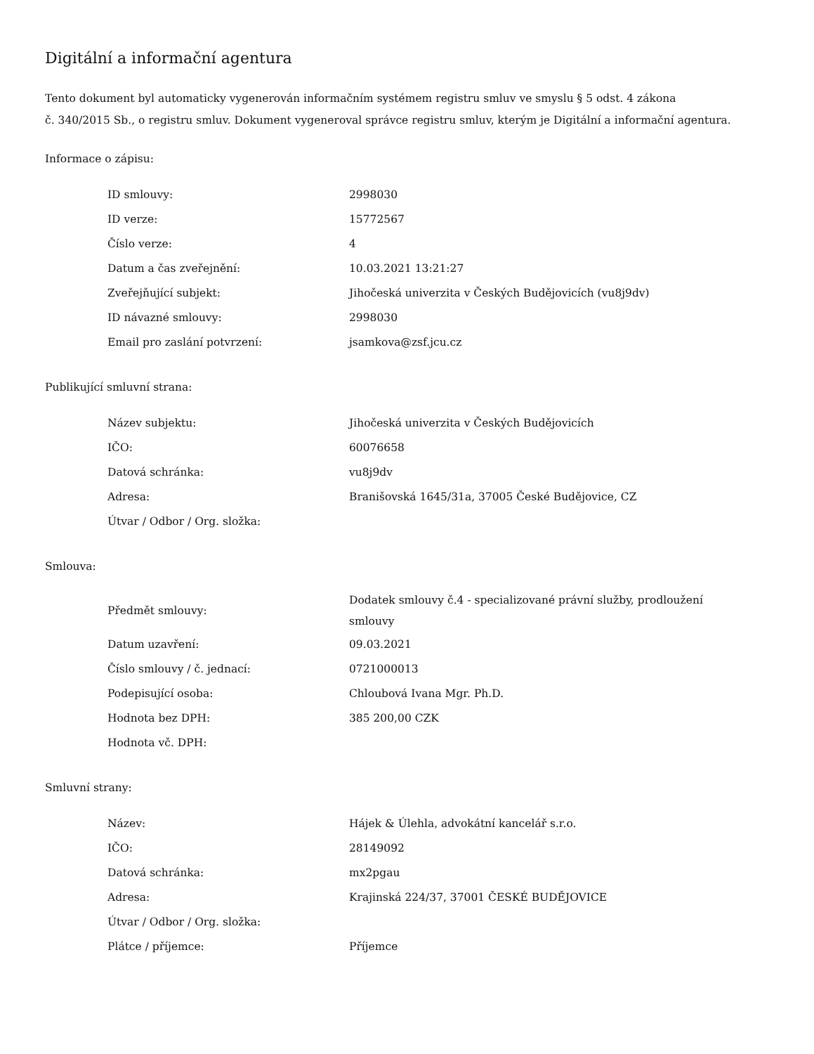Digitální a informační agentura
Tento dokument byl automaticky vygenerován informačním systémem registru smluv ve smyslu § 5 odst. 4 zákona
č. 340/2015 Sb., o registru smluv. Dokument vygeneroval správce registru smluv, kterým je Digitální a informační agentura.
Informace o zápisu:
| ID smlouvy: | 2998030 |
| ID verze: | 15772567 |
| Číslo verze: | 4 |
| Datum a čas zveřejnění: | 10.03.2021 13:21:27 |
| Zveřejňující subjekt: | Jihočeská univerzita v Českých Budějovicích (vu8j9dv) |
| ID návazné smlouvy: | 2998030 |
| Email pro zaslání potvrzení: | jsamkova@zsf.jcu.cz |
Publikující smluvní strana:
| Název subjektu: | Jihočeská univerzita v Českých Budějovicích |
| IČO: | 60076658 |
| Datová schránka: | vu8j9dv |
| Adresa: | Branišovská 1645/31a, 37005 České Budějovice, CZ |
| Útvar / Odbor / Org. složka: | |
Smlouva:
| Předmět smlouvy: | Dodatek smlouvy č.4 - specializované právní služby, prodloužení smlouvy |
| Datum uzavření: | 09.03.2021 |
| Číslo smlouvy / č. jednací: | 0721000013 |
| Podepisující osoba: | Chloubová Ivana Mgr. Ph.D. |
| Hodnota bez DPH: | 385 200,00 CZK |
| Hodnota vč. DPH: | |
Smluvní strany:
| Název: | Hájek & Úlehla, advokátní kancelář s.r.o. |
| IČO: | 28149092 |
| Datová schránka: | mx2pgau |
| Adresa: | Krajinská 224/37, 37001 ČESKÉ BUDĚJOVICE |
| Útvar / Odbor / Org. složka: | |
| Plátce / příjemce: | Příjemce |